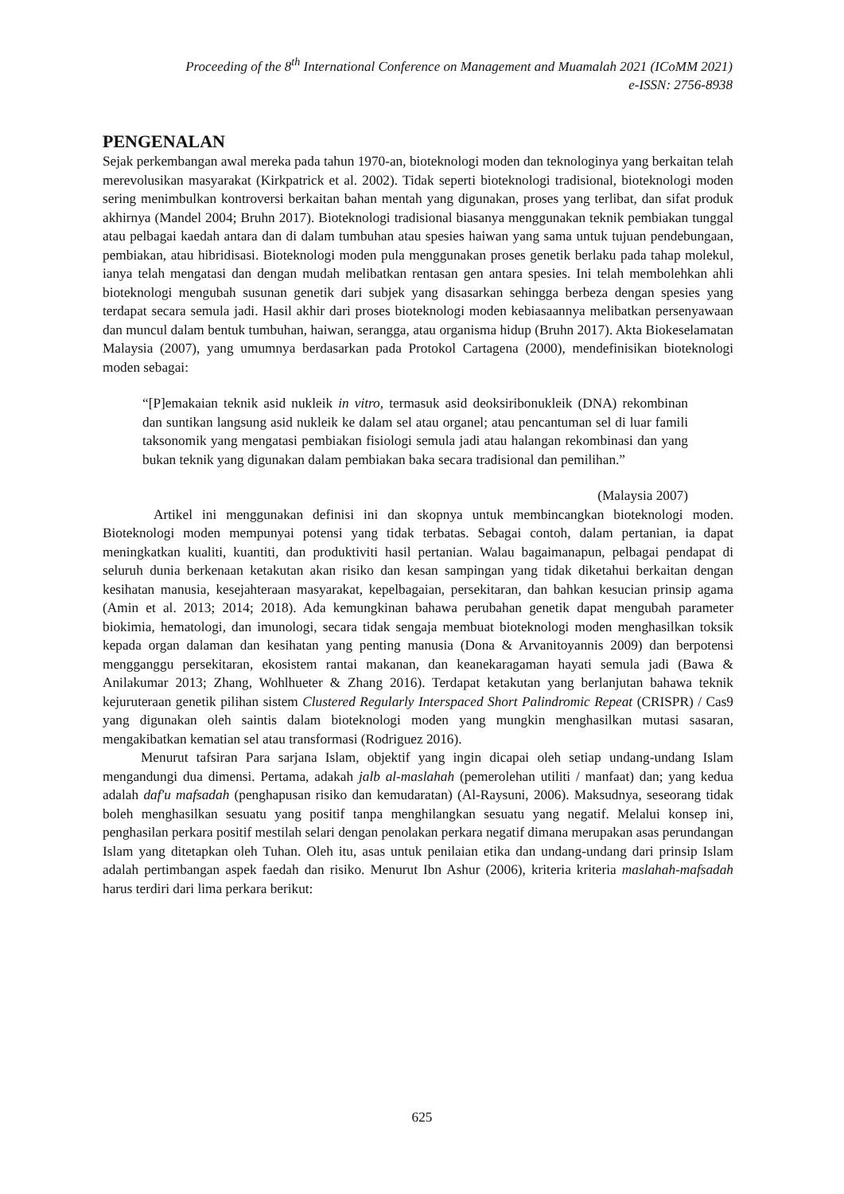Proceeding of the 8<sup>th</sup> International Conference on Management and Muamalah 2021 (ICoMM 2021)
e-ISSN: 2756-8938
PENGENALAN
Sejak perkembangan awal mereka pada tahun 1970-an, bioteknologi moden dan teknologinya yang berkaitan telah merevolusikan masyarakat (Kirkpatrick et al. 2002). Tidak seperti bioteknologi tradisional, bioteknologi moden sering menimbulkan kontroversi berkaitan bahan mentah yang digunakan, proses yang terlibat, dan sifat produk akhirnya (Mandel 2004; Bruhn 2017). Bioteknologi tradisional biasanya menggunakan teknik pembiakan tunggal atau pelbagai kaedah antara dan di dalam tumbuhan atau spesies haiwan yang sama untuk tujuan pendebungaan, pembiakan, atau hibridisasi. Bioteknologi moden pula menggunakan proses genetik berlaku pada tahap molekul, ianya telah mengatasi dan dengan mudah melibatkan rentasan gen antara spesies. Ini telah membolehkan ahli bioteknologi mengubah susunan genetik dari subjek yang disasarkan sehingga berbeza dengan spesies yang terdapat secara semula jadi. Hasil akhir dari proses bioteknologi moden kebiasaannya melibatkan persenyawaan dan muncul dalam bentuk tumbuhan, haiwan, serangga, atau organisma hidup (Bruhn 2017). Akta Biokeselamatan Malaysia (2007), yang umumnya berdasarkan pada Protokol Cartagena (2000), mendefinisikan bioteknologi moden sebagai:
“[P]emakaian teknik asid nukleik in vitro, termasuk asid deoksiribonukleik (DNA) rekombinan dan suntikan langsung asid nukleik ke dalam sel atau organel; atau pencantuman sel di luar famili taksonomik yang mengatasi pembiakan fisiologi semula jadi atau halangan rekombinasi dan yang bukan teknik yang digunakan dalam pembiakan baka secara tradisional dan pemilihan.”
(Malaysia 2007)
Artikel ini menggunakan definisi ini dan skopnya untuk membincangkan bioteknologi moden. Bioteknologi moden mempunyai potensi yang tidak terbatas. Sebagai contoh, dalam pertanian, ia dapat meningkatkan kualiti, kuantiti, dan produktiviti hasil pertanian. Walau bagaimanapun, pelbagai pendapat di seluruh dunia berkenaan ketakutan akan risiko dan kesan sampingan yang tidak diketahui berkaitan dengan kesihatan manusia, kesejahteraan masyarakat, kepelbagaian, persekitaran, dan bahkan kesucian prinsip agama (Amin et al. 2013; 2014; 2018). Ada kemungkinan bahawa perubahan genetik dapat mengubah parameter biokimia, hematologi, dan imunologi, secara tidak sengaja membuat bioteknologi moden menghasilkan toksik kepada organ dalaman dan kesihatan yang penting manusia (Dona & Arvanitoyannis 2009) dan berpotensi mengganggu persekitaran, ekosistem rantai makanan, dan keanekaragaman hayati semula jadi (Bawa & Anilakumar 2013; Zhang, Wohlhueter & Zhang 2016). Terdapat ketakutan yang berlanjutan bahawa teknik kejuruteraan genetik pilihan sistem Clustered Regularly Interspaced Short Palindromic Repeat (CRISPR) / Cas9 yang digunakan oleh saintis dalam bioteknologi moden yang mungkin menghasilkan mutasi sasaran, mengakibatkan kematian sel atau transformasi (Rodriguez 2016).
Menurut tafsiran Para sarjana Islam, objektif yang ingin dicapai oleh setiap undang-undang Islam mengandungi dua dimensi. Pertama, adakah jalb al-maslahah (pemerolehan utiliti / manfaat) dan; yang kedua adalah daf'u mafsadah (penghapusan risiko dan kemudaratan) (Al-Raysuni, 2006). Maksudnya, seseorang tidak boleh menghasilkan sesuatu yang positif tanpa menghilangkan sesuatu yang negatif. Melalui konsep ini, penghasilan perkara positif mestilah selari dengan penolakan perkara negatif dimana merupakan asas perundangan Islam yang ditetapkan oleh Tuhan. Oleh itu, asas untuk penilaian etika dan undang-undang dari prinsip Islam adalah pertimbangan aspek faedah dan risiko. Menurut Ibn Ashur (2006), kriteria kriteria maslahah-mafsadah harus terdiri dari lima perkara berikut:
625